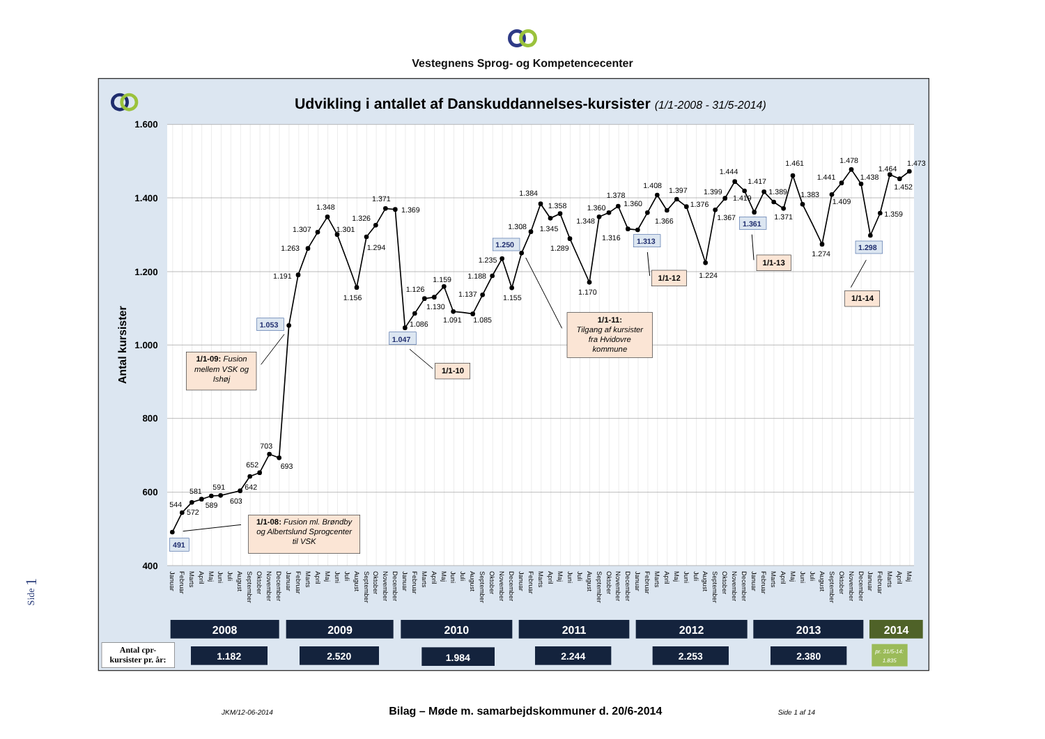Vestegnens Sprog- og Kompetencecenter
Udvikling i antallet af Danskuddannelses-kursister (1/1-2008 - 31/5-2014)
1.600
1.400
1.200
1.000
800
600
400
Antal kursister
544
572
581
589
591
603
642
652
703
693
1.191
1.263
1.307
1.348
1.301
1.156
1.294
1.326
1.371
1.369
1.086
1.126
1.130
1.159
1.091
1.085
1.137
1.188
1.235
1.155
1.308
1.384
1.345
1.358
1.289
1.170
1.348
1.360
1.378
1.316
1.360
1.408
1.366
1.397
1.376
1.224
1.367
1.399
1.444
1.419
1.417
1.389
1.371
1.461
1.383
1.274
1.409
1.441
1.478
1.438
1.359
1.464
1.452
1.473
491
1.053
1.047
1.250
1.313
1.361
1.298
1/1-09: Fusion
mellem VSK og
Ishøj
1/1-08: Fusion ml. Brøndby
og Albertslund Sprogcenter
til VSK
1/1-10
1/1-11:
Tilgang af kursister
fra Hvidovre
kommune
1/1-12
1/1-13
1/1-14
Januar
Februar
Marts
April
Maj
Juni
Juli
August
September
Oktober
November
December
Januar
Februar
Marts
April
Maj
Juni
Juli
August
September
Oktober
November
December
Januar
Februar
Marts
April
Maj
Juni
Juli
August
September
Oktober
November
December
Januar
Februar
Marts
April
Maj
Juni
Juli
August
September
Oktober
November
December
Januar
Februar
Marts
April
Maj
Juni
Juli
August
September
Oktober
November
December
Januar
Februar
Marts
April
Maj
Juni
Juli
August
September
Oktober
November
December
Januar
Februar
Marts
April
Maj
2008
2009
2010
2011
2012
2013
2014
Antal cpr-
kursister pr. år:
1.182
2.520
1.984
2.244
2.253
2.380
pr. 31/5-14:
1.835
Side 1
JKM/12-06-2014 Bilag – Møde m. samarbejdskommuner d. 20/6-2014 Side 1 af 14